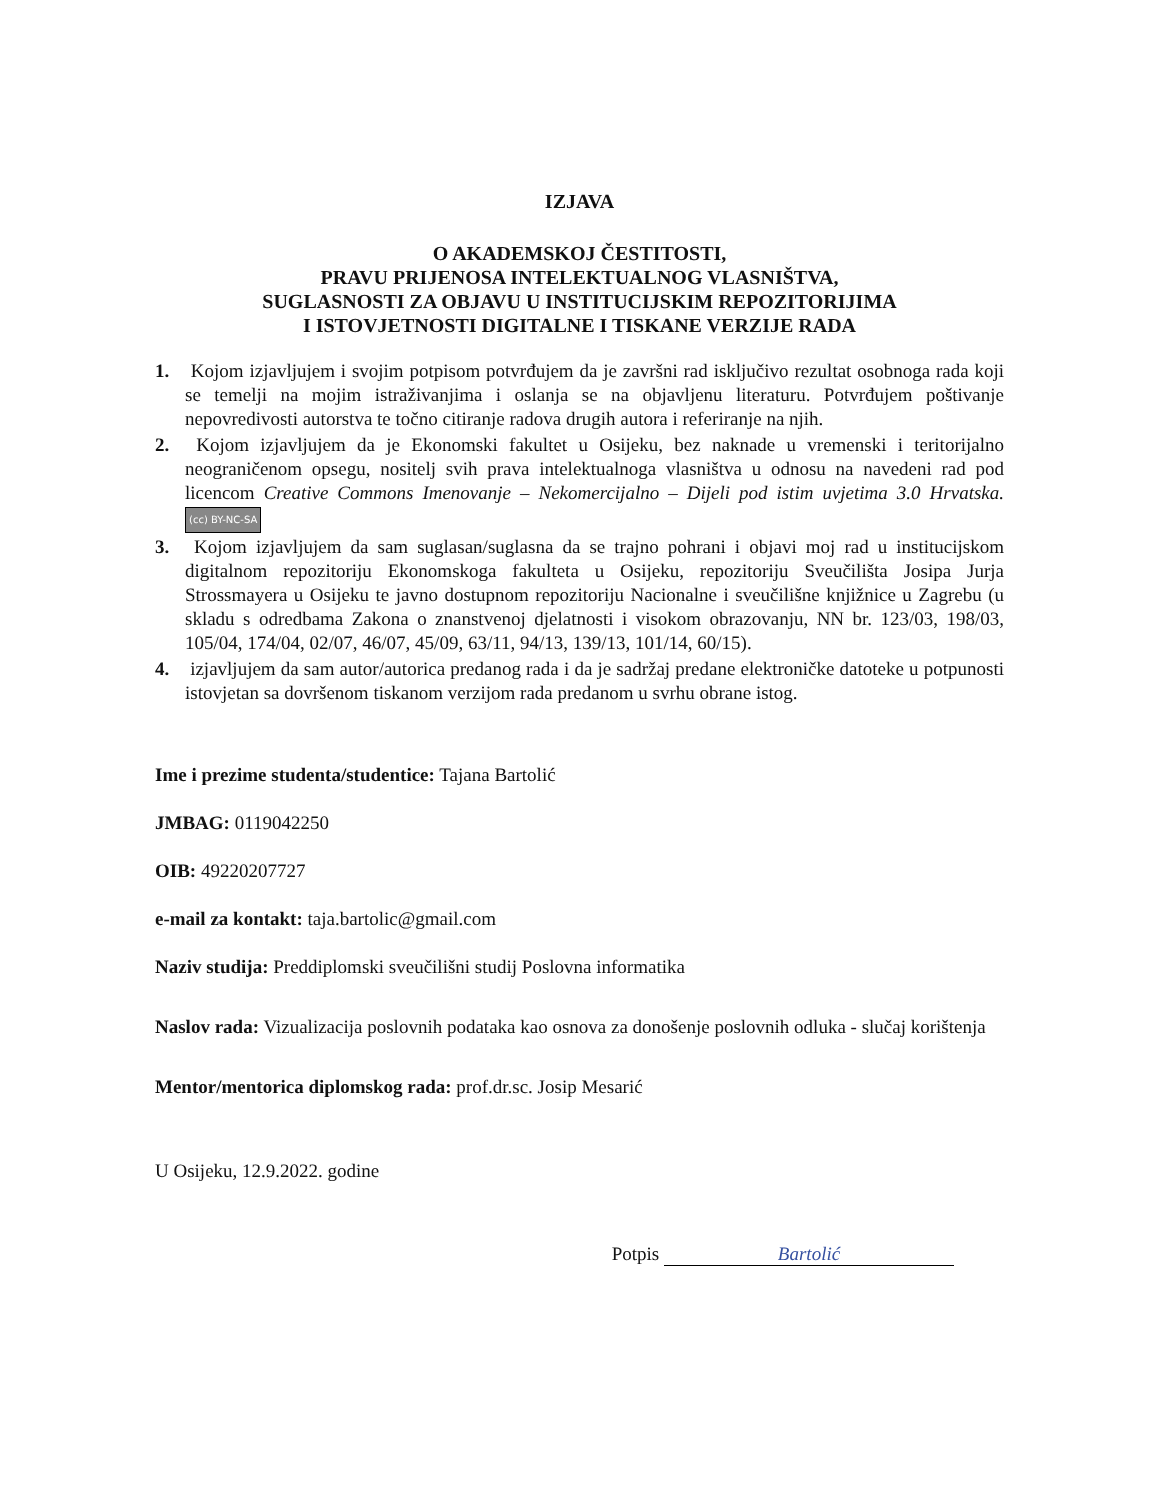IZJAVA
O AKADEMSKOJ ČESTITOSTI,
PRAVU PRIJENOSA INTELEKTUALNOG VLASNIŠTVA,
SUGLASNOSTI ZA OBJAVU U INSTITUCIJSKIM REPOZITORIJIMA
I ISTOVJETNOSTI DIGITALNE I TISKANE VERZIJE RADA
1. Kojom izjavljujem i svojim potpisom potvrđujem da je završni rad isključivo rezultat osobnoga rada koji se temelji na mojim istraživanjima i oslanja se na objavljenu literaturu. Potvrđujem poštivanje nepovredivosti autorstva te točno citiranje radova drugih autora i referiranje na njih.
2. Kojom izjavljujem da je Ekonomski fakultet u Osijeku, bez naknade u vremenski i teritorijalno neograničenom opsegu, nositelj svih prava intelektualnoga vlasništva u odnosu na navedeni rad pod licencom Creative Commons Imenovanje – Nekomercijalno – Dijeli pod istim uvjetima 3.0 Hrvatska. (cc) BY-NC-SA
3. Kojom izjavljujem da sam suglasan/suglasna da se trajno pohrani i objavi moj rad u institucijskom digitalnom repozitoriju Ekonomskoga fakulteta u Osijeku, repozitoriju Sveučilišta Josipa Jurja Strossmayera u Osijeku te javno dostupnom repozitoriju Nacionalne i sveučilišne knjižnice u Zagrebu (u skladu s odredbama Zakona o znanstvenoj djelatnosti i visokom obrazovanju, NN br. 123/03, 198/03, 105/04, 174/04, 02/07, 46/07, 45/09, 63/11, 94/13, 139/13, 101/14, 60/15).
4. izjavljujem da sam autor/autorica predanog rada i da je sadržaj predane elektroničke datoteke u potpunosti istovjetan sa dovršenom tiskanom verzijom rada predanom u svrhu obrane istog.
Ime i prezime studenta/studentice: Tajana Bartolić
JMBAG: 0119042250
OIB: 49220207727
e-mail za kontakt: taja.bartolic@gmail.com
Naziv studija: Preddiplomski sveučilišni studij Poslovna informatika
Naslov rada: Vizualizacija poslovnih podataka kao osnova za donošenje poslovnih odluka - slučaj korištenja
Mentor/mentorica diplomskog rada: prof.dr.sc. Josip Mesarić
U Osijeku, 12.9.2022. godine
Potpis Bartolić